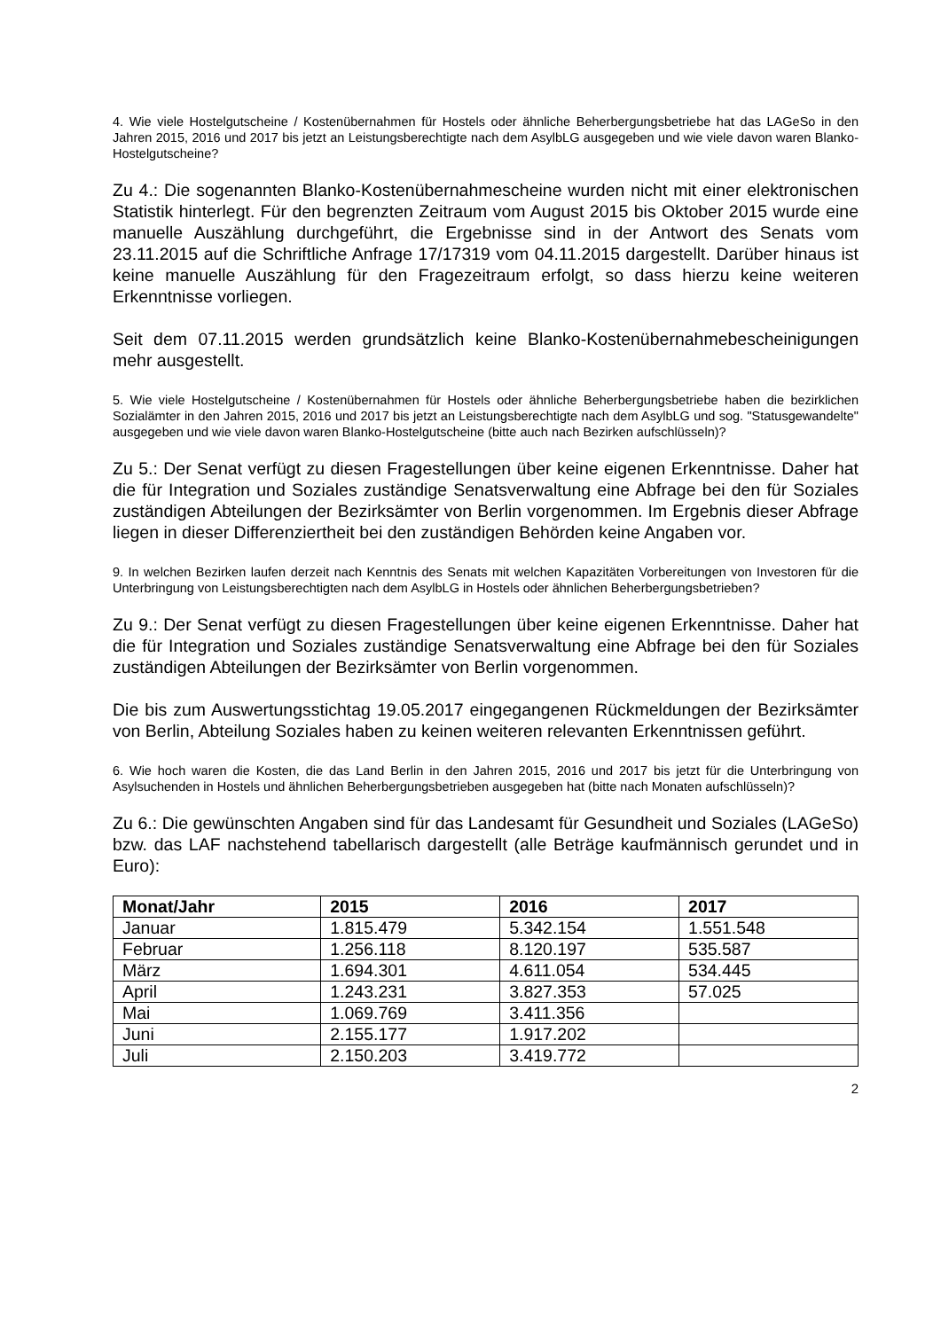4. Wie viele Hostelgutscheine / Kostenübernahmen für Hostels oder ähnliche Beherbergungsbetriebe hat das LAGeSo in den Jahren 2015, 2016 und 2017 bis jetzt an Leistungsberechtigte nach dem AsylbLG ausgegeben und wie viele davon waren Blanko-Hostelgutscheine?
Zu 4.: Die sogenannten Blanko-Kostenübernahmescheine wurden nicht mit einer elektronischen Statistik hinterlegt. Für den begrenzten Zeitraum vom August 2015 bis Oktober 2015 wurde eine manuelle Auszählung durchgeführt, die Ergebnisse sind in der Antwort des Senats vom 23.11.2015 auf die Schriftliche Anfrage 17/17319 vom 04.11.2015 dargestellt. Darüber hinaus ist keine manuelle Auszählung für den Fragezeitraum erfolgt, so dass hierzu keine weiteren Erkenntnisse vorliegen.
Seit dem 07.11.2015 werden grundsätzlich keine Blanko-Kostenübernahmebescheinigungen mehr ausgestellt.
5. Wie viele Hostelgutscheine / Kostenübernahmen für Hostels oder ähnliche Beherbergungsbetriebe haben die bezirklichen Sozialämter in den Jahren 2015, 2016 und 2017 bis jetzt an Leistungsberechtigte nach dem AsylbLG und sog. "Statusgewandelte" ausgegeben und wie viele davon waren Blanko-Hostelgutscheine (bitte auch nach Bezirken aufschlüsseln)?
Zu 5.: Der Senat verfügt zu diesen Fragestellungen über keine eigenen Erkenntnisse. Daher hat die für Integration und Soziales zuständige Senatsverwaltung eine Abfrage bei den für Soziales zuständigen Abteilungen der Bezirksämter von Berlin vorgenommen. Im Ergebnis dieser Abfrage liegen in dieser Differenziertheit bei den zuständigen Behörden keine Angaben vor.
9. In welchen Bezirken laufen derzeit nach Kenntnis des Senats mit welchen Kapazitäten Vorbereitungen von Investoren für die Unterbringung von Leistungsberechtigten nach dem AsylbLG in Hostels oder ähnlichen Beherbergungsbetrieben?
Zu 9.: Der Senat verfügt zu diesen Fragestellungen über keine eigenen Erkenntnisse. Daher hat die für Integration und Soziales zuständige Senatsverwaltung eine Abfrage bei den für Soziales zuständigen Abteilungen der Bezirksämter von Berlin vorgenommen.
Die bis zum Auswertungsstichtag 19.05.2017 eingegangenen Rückmeldungen der Bezirksämter von Berlin, Abteilung Soziales haben zu keinen weiteren relevanten Erkenntnissen geführt.
6. Wie hoch waren die Kosten, die das Land Berlin in den Jahren 2015, 2016 und 2017 bis jetzt für die Unterbringung von Asylsuchenden in Hostels und ähnlichen Beherbergungsbetrieben ausgegeben hat (bitte nach Monaten aufschlüsseln)?
Zu 6.: Die gewünschten Angaben sind für das Landesamt für Gesundheit und Soziales (LAGeSo) bzw. das LAF nachstehend tabellarisch dargestellt (alle Beträge kaufmännisch gerundet und in Euro):
| Monat/Jahr | 2015 | 2016 | 2017 |
| --- | --- | --- | --- |
| Januar | 1.815.479 | 5.342.154 | 1.551.548 |
| Februar | 1.256.118 | 8.120.197 | 535.587 |
| März | 1.694.301 | 4.611.054 | 534.445 |
| April | 1.243.231 | 3.827.353 | 57.025 |
| Mai | 1.069.769 | 3.411.356 | |
| Juni | 2.155.177 | 1.917.202 | |
| Juli | 2.150.203 | 3.419.772 | |
2